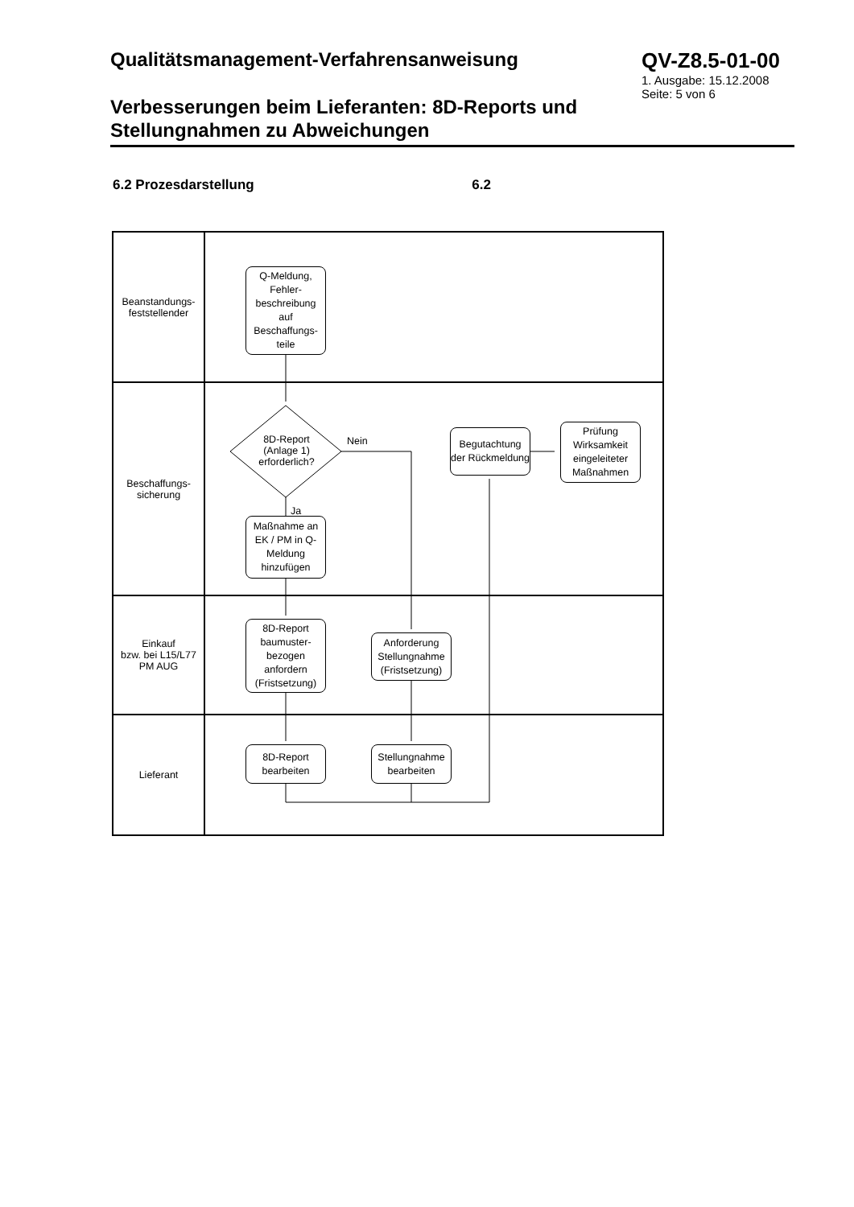Qualitätsmanagement-Verfahrensanweisung
Verbesserungen beim Lieferanten: 8D-Reports und Stellungnahmen zu Abweichungen
QV-Z8.5-01-00
1. Ausgabe: 15.12.2008
Seite: 5 von 6
6.2 Prozesdarstellung 6.2
Beanstandungs-
feststellender
Beschaffungs-
sicherung
Einkauf
bzw. bei L15/L77
PM AUG
Lieferant
Q-Meldung,
Fehler-
beschreibung
auf
Beschaffungs-
teile
8D-Report (Anlage 1) erforderlich?
Nein
Ja
Maßnahme an EK / PM in Q-Meldung hinzufügen
Begutachtung der Rückmeldung
Prüfung Wirksamkeit eingeleiteter Maßnahmen
8D-Report baumuster-bezogen anfordern (Fristsetzung)
Anforderung Stellungnahme (Fristsetzung)
8D-Report bearbeiten
Stellungnahme bearbeiten